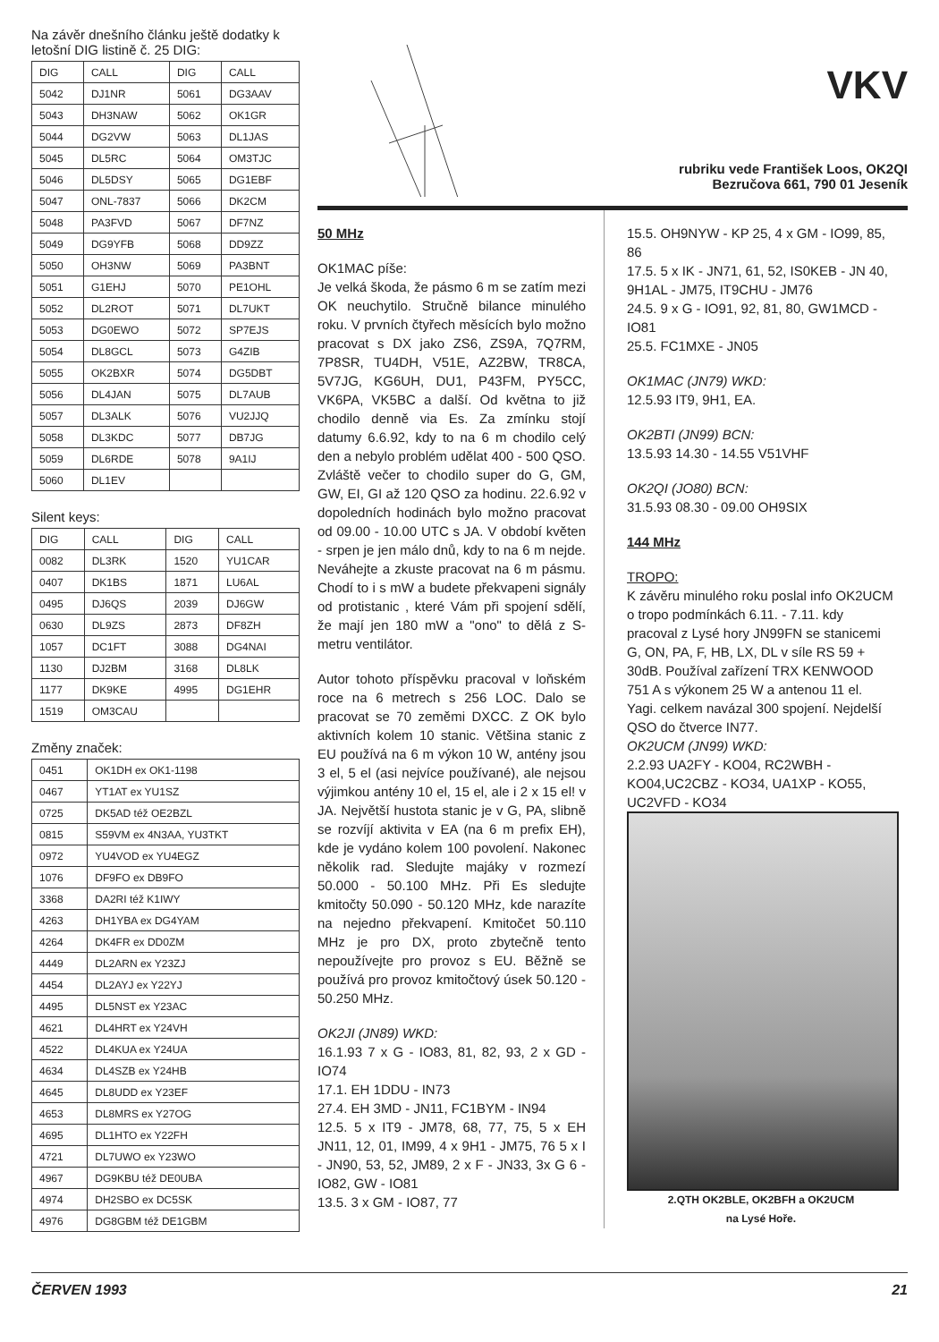Na závěr dnešního článku ještě dodatky k letošní DIG listině č. 25 DIG:
| DIG | CALL | DIG | CALL |
| --- | --- | --- | --- |
| 5042 | DJ1NR | 5061 | DG3AAV |
| 5043 | DH3NAW | 5062 | OK1GR |
| 5044 | DG2VW | 5063 | DL1JAS |
| 5045 | DL5RC | 5064 | OM3TJC |
| 5046 | DL5DSY | 5065 | DG1EBF |
| 5047 | ONL-7837 | 5066 | DK2CM |
| 5048 | PA3FVD | 5067 | DF7NZ |
| 5049 | DG9YFB | 5068 | DD9ZZ |
| 5050 | OH3NW | 5069 | PA3BNT |
| 5051 | G1EHJ | 5070 | PE1OHL |
| 5052 | DL2ROT | 5071 | DL7UKT |
| 5053 | DG0EWO | 5072 | SP7EJS |
| 5054 | DL8GCL | 5073 | G4ZIB |
| 5055 | OK2BXR | 5074 | DG5DBT |
| 5056 | DL4JAN | 5075 | DL7AUB |
| 5057 | DL3ALK | 5076 | VU2JJQ |
| 5058 | DL3KDC | 5077 | DB7JG |
| 5059 | DL6RDE | 5078 | 9A1IJ |
| 5060 | DL1EV | | |
Silent keys:
| DIG | CALL | DIG | CALL |
| --- | --- | --- | --- |
| 0082 | DL3RK | 1520 | YU1CAR |
| 0407 | DK1BS | 1871 | LU6AL |
| 0495 | DJ6QS | 2039 | DJ6GW |
| 0630 | DL9ZS | 2873 | DF8ZH |
| 1057 | DC1FT | 3088 | DG4NAI |
| 1130 | DJ2BM | 3168 | DL8LK |
| 1177 | DK9KE | 4995 | DG1EHR |
| 1519 | OM3CAU | | |
Změny značek:
| 0451 | OK1DH ex OK1-1198 |
| 0467 | YT1AT ex YU1SZ |
| 0725 | DK5AD též OE2BZL |
| 0815 | S59VM ex 4N3AA, YU3TKT |
| 0972 | YU4VOD ex YU4EGZ |
| 1076 | DF9FO ex DB9FO |
| 3368 | DA2RI též K1IWY |
| 4263 | DH1YBA ex DG4YAM |
| 4264 | DK4FR ex DD0ZM |
| 4449 | DL2ARN ex Y23ZJ |
| 4454 | DL2AYJ ex Y22YJ |
| 4495 | DL5NST ex Y23AC |
| 4621 | DL4HRT ex Y24VH |
| 4522 | DL4KUA ex Y24UA |
| 4634 | DL4SZB ex Y24HB |
| 4645 | DL8UDD ex Y23EF |
| 4653 | DL8MRS ex Y27OG |
| 4695 | DL1HTO ex Y22FH |
| 4721 | DL7UWO ex Y23WO |
| 4967 | DG9KBU též DE0UBA |
| 4974 | DH2SBO ex DC5SK |
| 4976 | DG8GBM též DE1GBM |
VKV
rubriku vede František Loos, OK2QI
Bezručova 661, 790 01 Jeseník
50 MHz
OK1MAC píše:
Je velká škoda, že pásmo 6 m se zatím mezi OK neuchytilo. Stručně bilance minulého roku. V prvních čtyřech měsících bylo možno pracovat s DX jako ZS6, ZS9A, 7Q7RM, 7P8SR, TU4DH, V51E, AZ2BW, TR8CA, 5V7JG, KG6UH, DU1, P43FM, PY5CC, VK6PA, VK5BC a další. Od května to již chodilo denně via Es. Za zmínku stojí datumy 6.6.92, kdy to na 6 m chodilo celý den a nebylo problém udělat 400 - 500 QSO. Zvláště večer to chodilo super do G, GM, GW, EI, GI až 120 QSO za hodinu. 22.6.92 v dopoledních hodinách bylo možno pracovat od 09.00 - 10.00 UTC s JA. V období květen - srpen je jen málo dnů, kdy to na 6 m nejde. Neváhejte a zkuste pracovat na 6 m pásmu. Chodí to i s mW a budete překvapeni signály od protistanic , které Vám při spojení sdělí, že mají jen 180 mW a "ono" to dělá z S-metru ventilátor.
Autor tohoto příspěvku pracoval v loňském roce na 6 metrech s 256 LOC. Dalo se pracovat se 70 zeměmi DXCC. Z OK bylo aktivních kolem 10 stanic. Většina stanic z EU používá na 6 m výkon 10 W, antény jsou 3 el, 5 el (asi nejvíce používané), ale nejsou výjimkou antény 10 el, 15 el, ale i 2 x 15 el! v JA. Největší hustota stanic je v G, PA, slibně se rozvíjí aktivita v EA (na 6 m prefix EH), kde je vydáno kolem 100 povolení. Nakonec několik rad. Sledujte majáky v rozmezí 50.000 - 50.100 MHz. Při Es sledujte kmitočty 50.090 - 50.120 MHz, kde narazíte na nejedno překvapení. Kmitočet 50.110 MHz je pro DX, proto zbytečně tento nepoužívejte pro provoz s EU. Běžně se používá pro provoz kmitočtový úsek 50.120 - 50.250 MHz.
OK2JI (JN89) WKD:
16.1.93 7 x G - IO83, 81, 82, 93, 2 x GD - IO74
17.1. EH 1DDU - IN73
27.4. EH 3MD - JN11, FC1BYM - IN94
12.5. 5 x IT9 - JM78, 68, 77, 75, 5 x EH JN11, 12, 01, IM99, 4 x 9H1 - JM75, 76 5 x I - JN90, 53, 52, JM89, 2 x F - JN33, 3x G 6 - IO82, GW - IO81
13.5. 3 x GM - IO87, 77
15.5. OH9NYW - KP 25, 4 x GM - IO99, 85, 86
17.5. 5 x IK - JN71, 61, 52, IS0KEB - JN 40, 9H1AL - JM75, IT9CHU - JM76
24.5. 9 x G - IO91, 92, 81, 80, GW1MCD - IO81
25.5. FC1MXE - JN05
OK1MAC (JN79) WKD:
12.5.93 IT9, 9H1, EA.
OK2BTI (JN99) BCN:
13.5.93 14.30 - 14.55 V51VHF
OK2QI (JO80) BCN:
31.5.93 08.30 - 09.00 OH9SIX
144 MHz
TROPO:
K závěru minulého roku poslal info OK2UCM o tropo podmínkách 6.11. - 7.11. kdy pracoval z Lysé hory JN99FN se stanicemi G, ON, PA, F, HB, LX, DL v síle RS 59 + 30dB. Používal zařízení TRX KENWOOD 751 A s výkonem 25 W a antenou 11 el. Yagi. celkem navázal 300 spojení. Nejdelší QSO do čtverce IN77.
OK2UCM (JN99) WKD:
2.2.93 UA2FY - KO04, RC2WBH - KO04,UC2CBZ - KO34, UA1XP - KO55, UC2VFD - KO34
2.QTH OK2BLE, OK2BFH a OK2UCM
na Lysé Hoře.
ČERVEN 1993 21